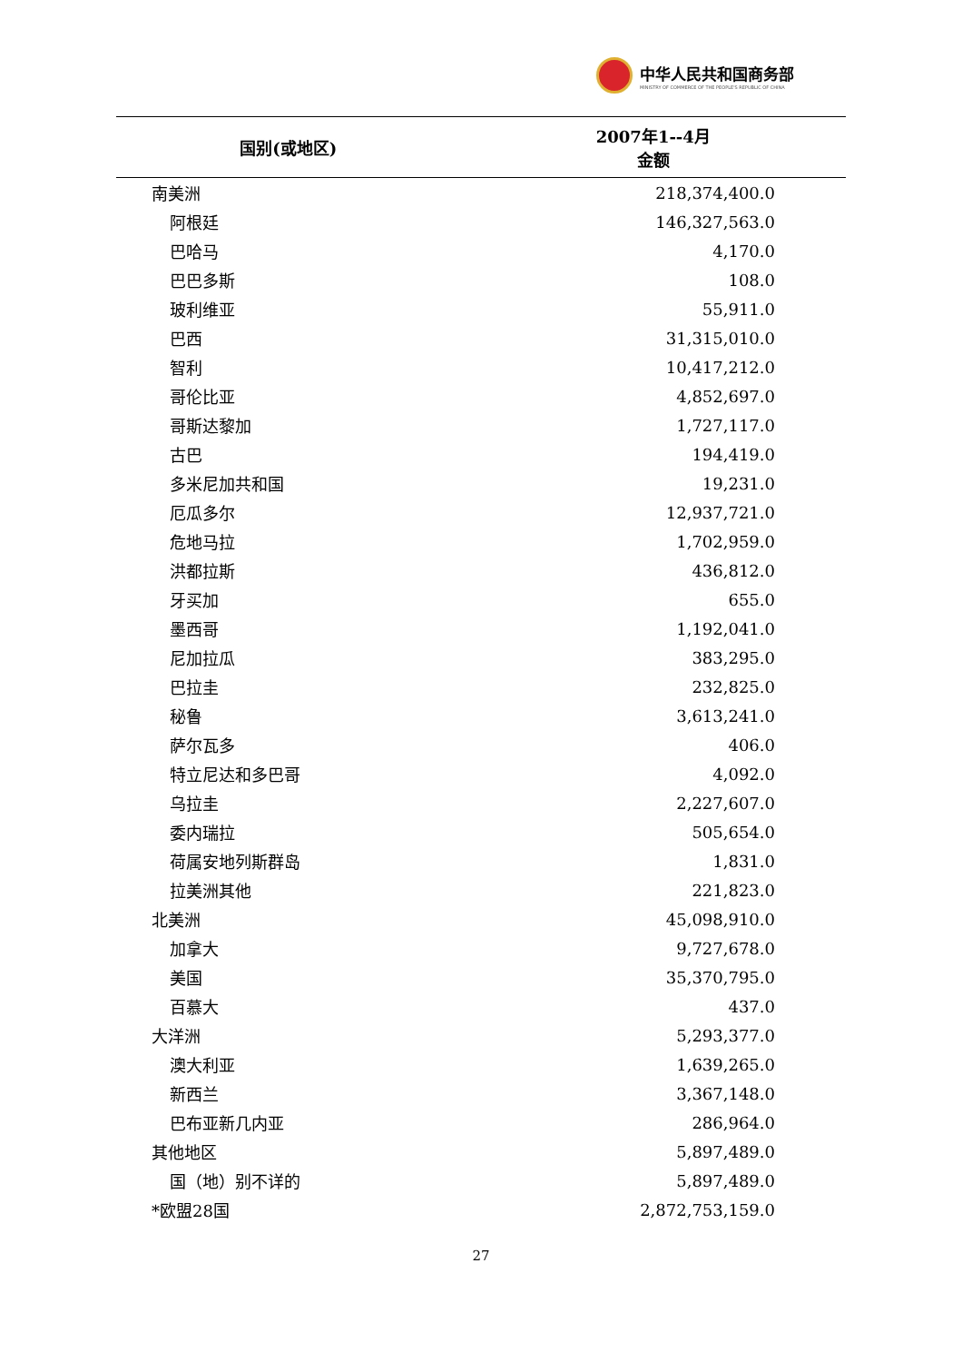中华人民共和国商务部
MINISTRY OF COMMERCE OF THE PEOPLE'S REPUBLIC OF CHINA
| 国别(或地区) | 2007年1--4月 金额 |
| --- | --- |
| 南美洲 | 218,374,400.0 |
| 阿根廷 | 146,327,563.0 |
| 巴哈马 | 4,170.0 |
| 巴巴多斯 | 108.0 |
| 玻利维亚 | 55,911.0 |
| 巴西 | 31,315,010.0 |
| 智利 | 10,417,212.0 |
| 哥伦比亚 | 4,852,697.0 |
| 哥斯达黎加 | 1,727,117.0 |
| 古巴 | 194,419.0 |
| 多米尼加共和国 | 19,231.0 |
| 厄瓜多尔 | 12,937,721.0 |
| 危地马拉 | 1,702,959.0 |
| 洪都拉斯 | 436,812.0 |
| 牙买加 | 655.0 |
| 墨西哥 | 1,192,041.0 |
| 尼加拉瓜 | 383,295.0 |
| 巴拉圭 | 232,825.0 |
| 秘鲁 | 3,613,241.0 |
| 萨尔瓦多 | 406.0 |
| 特立尼达和多巴哥 | 4,092.0 |
| 乌拉圭 | 2,227,607.0 |
| 委内瑞拉 | 505,654.0 |
| 荷属安地列斯群岛 | 1,831.0 |
| 拉美洲其他 | 221,823.0 |
| 北美洲 | 45,098,910.0 |
| 加拿大 | 9,727,678.0 |
| 美国 | 35,370,795.0 |
| 百慕大 | 437.0 |
| 大洋洲 | 5,293,377.0 |
| 澳大利亚 | 1,639,265.0 |
| 新西兰 | 3,367,148.0 |
| 巴布亚新几内亚 | 286,964.0 |
| 其他地区 | 5,897,489.0 |
| 国（地）别不详的 | 5,897,489.0 |
| *欧盟28国 | 2,872,753,159.0 |
27